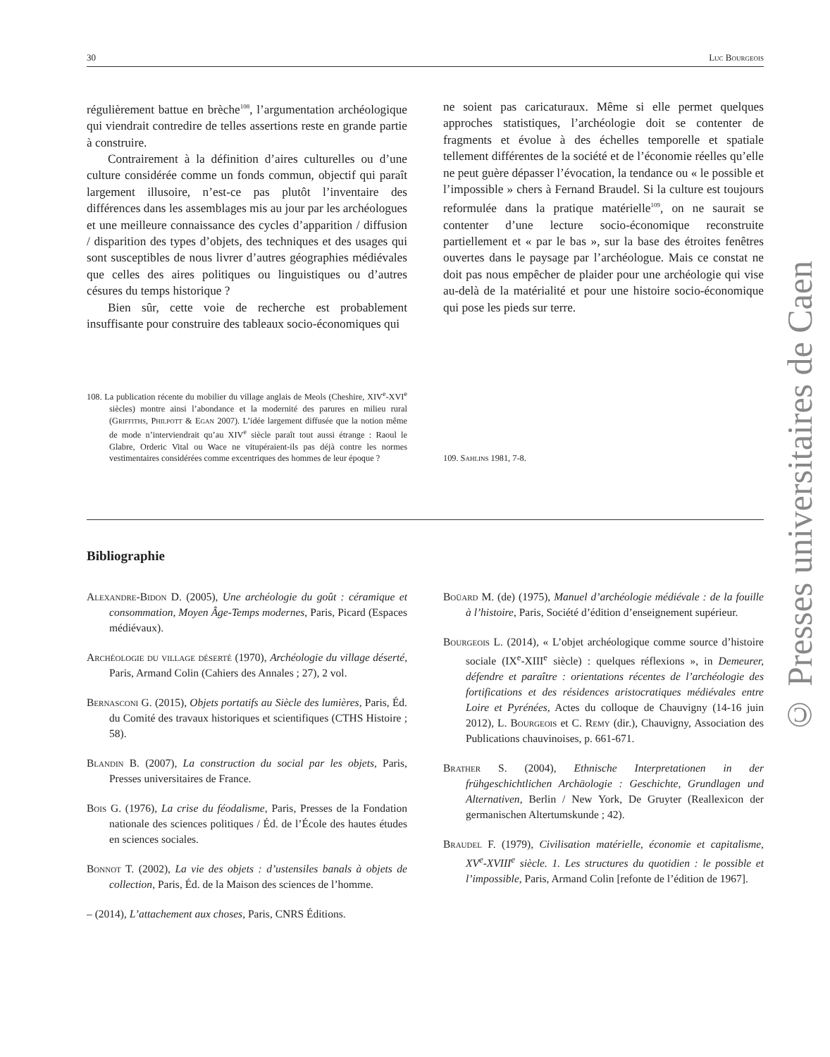30 Luc Bourgeois
© Presses universitaires de Caen
régulièrement battue en brèche<sup>108</sup>, l’argumentation archéologique qui viendrait contredire de telles assertions reste en grande partie à construire.
Contrairement à la définition d’aires culturelles ou d’une culture considérée comme un fonds commun, objectif qui paraît largement illusoire, n’est-ce pas plutôt l’inventaire des différences dans les assemblages mis au jour par les archéologues et une meilleure connaissance des cycles d’apparition / diffusion / disparition des types d’objets, des techniques et des usages qui sont susceptibles de nous livrer d’autres géographies médiévales que celles des aires politiques ou linguistiques ou d’autres césures du temps historique ?
Bien sûr, cette voie de recherche est probablement insuffisante pour construire des tableaux socio-économiques qui
ne soient pas caricaturaux. Même si elle permet quelques approches statistiques, l’archéologie doit se contenter de fragments et évolue à des échelles temporelle et spatiale tellement différentes de la société et de l’économie réelles qu’elle ne peut guère dépasser l’évocation, la tendance ou « le possible et l’impossible » chers à Fernand Braudel. Si la culture est toujours reformulée dans la pratique matérielle<sup>109</sup>, on ne saurait se contenter d’une lecture socio-économique reconstruite partiellement et « par le bas », sur la base des étroites fenêtres ouvertes dans le paysage par l’archéologue. Mais ce constat ne doit pas nous empêcher de plaider pour une archéologie qui vise au-delà de la matérialité et pour une histoire socio-économique qui pose les pieds sur terre.
108. La publication récente du mobilier du village anglais de Meols (Cheshire, XIV<sup>e</sup>-XVI<sup>e</sup> siècles) montre ainsi l’abondance et la modernité des parures en milieu rural (Griffiths, Philpott & Egan 2007). L’idée largement diffusée que la notion même de mode n’interviendrait qu’au XIV<sup>e</sup> siècle paraît tout aussi étrange : Raoul le Glabre, Orderic Vital ou Wace ne vitupéraient-ils pas déjà contre les normes vestimentaires considérées comme excentriques des hommes de leur époque ?
109. Sahlins 1981, 7-8.
Bibliographie
Alexandre-Bidon D. (2005), Une archéologie du goût : céramique et consommation, Moyen Âge-Temps modernes, Paris, Picard (Espaces médiévaux).
Archéologie du village déserté (1970), Archéologie du village déserté, Paris, Armand Colin (Cahiers des Annales ; 27), 2 vol.
Bernasconi G. (2015), Objets portatifs au Siècle des lumières, Paris, Éd. du Comité des travaux historiques et scientifiques (CTHS Histoire ; 58).
Blandin B. (2007), La construction du social par les objets, Paris, Presses universitaires de France.
Bois G. (1976), La crise du féodalisme, Paris, Presses de la Fondation nationale des sciences politiques / Éd. de l’École des hautes études en sciences sociales.
Bonnot T. (2002), La vie des objets : d’ustensiles banals à objets de collection, Paris, Éd. de la Maison des sciences de l’homme.
– (2014), L’attachement aux choses, Paris, CNRS Éditions.
Boüard M. (de) (1975), Manuel d’archéologie médiévale : de la fouille à l’histoire, Paris, Société d’édition d’enseignement supérieur.
Bourgeois L. (2014), « L’objet archéologique comme source d’histoire sociale (IX<sup>e</sup>-XIII<sup>e</sup> siècle) : quelques réflexions », in Demeurer, défendre et paraître : orientations récentes de l’archéologie des fortifications et des résidences aristocratiques médiévales entre Loire et Pyrénées, Actes du colloque de Chauvigny (14-16 juin 2012), L. Bourgeois et C. Remy (dir.), Chauvigny, Association des Publications chauvinoises, p. 661-671.
Brather S. (2004), Ethnische Interpretationen in der frühgeschichtlichen Archäologie : Geschichte, Grundlagen und Alternativen, Berlin / New York, De Gruyter (Reallexicon der germanischen Altertumskunde ; 42).
Braudel F. (1979), Civilisation matérielle, économie et capitalisme, XV<sup>e</sup>-XVIII<sup>e</sup> siècle. 1. Les structures du quotidien : le possible et l’impossible, Paris, Armand Colin [refonte de l’édition de 1967].